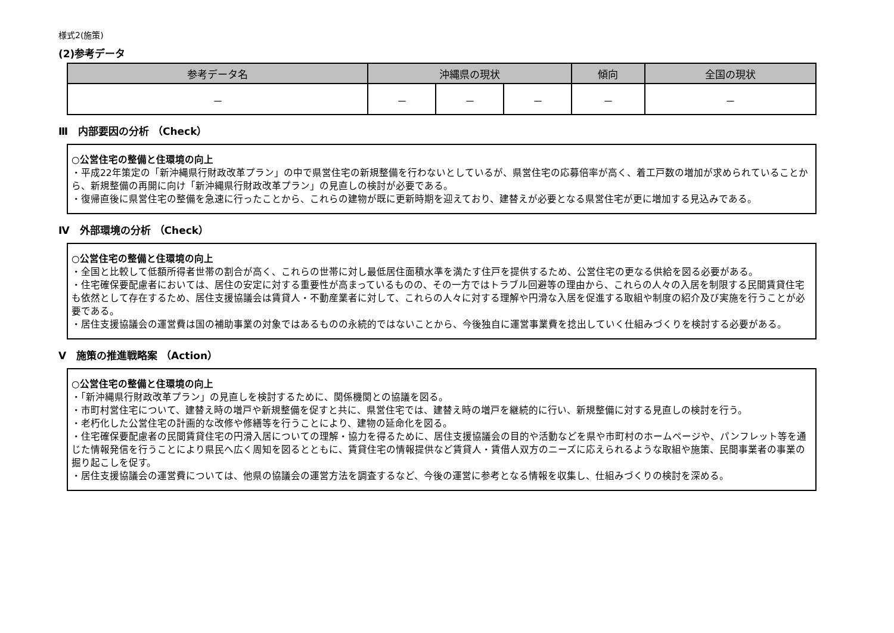様式2(施策)
(2)参考データ
| 参考データ名 | 沖縄県の現状 | | | 傾向 | 全国の現状 |
| --- | --- | --- | --- | --- | --- |
| － | － | － | － | － | － |
Ⅲ　内部要因の分析 （Check）
○公営住宅の整備と住環境の向上
・平成22年策定の「新沖縄県行財政改革プラン」の中で県営住宅の新規整備を行わないとしているが、県営住宅の応募倍率が高く、着工戸数の増加が求められていることから、新規整備の再開に向け「新沖縄県行財政改革プラン」の見直しの検討が必要である。
・復帰直後に県営住宅の整備を急速に行ったことから、これらの建物が既に更新時期を迎えており、建替えが必要となる県営住宅が更に増加する見込みである。
Ⅳ　外部環境の分析 （Check）
○公営住宅の整備と住環境の向上
・全国と比較して低額所得者世帯の割合が高く、これらの世帯に対し最低居住面積水準を満たす住戸を提供するため、公営住宅の更なる供給を図る必要がある。
・住宅確保要配慮者においては、居住の安定に対する重要性が高まっているものの、その一方ではトラブル回避等の理由から、これらの人々の入居を制限する民間賃貸住宅も依然として存在するため、居住支援協議会は賃貸人・不動産業者に対して、これらの人々に対する理解や円滑な入居を促進する取組や制度の紹介及び実施を行うことが必要である。
・居住支援協議会の運営費は国の補助事業の対象ではあるものの永続的ではないことから、今後独自に運営事業費を捻出していく仕組みづくりを検討する必要がある。
Ⅴ　施策の推進戦略案 （Action）
○公営住宅の整備と住環境の向上
・「新沖縄県行財政改革プラン」の見直しを検討するために、関係機関との協議を図る。
・市町村営住宅について、建替え時の増戸や新規整備を促すと共に、県営住宅では、建替え時の増戸を継続的に行い、新規整備に対する見直しの検討を行う。
・老朽化した公営住宅の計画的な改修や修繕等を行うことにより、建物の延命化を図る。
・住宅確保要配慮者の民間賃貸住宅の円滑入居についての理解・協力を得るために、居住支援協議会の目的や活動などを県や市町村のホームページや、パンフレット等を通じた情報発信を行うことにより県民へ広く周知を図るとともに、賃貸住宅の情報提供など賃貸人・賃借人双方のニーズに応えられるような取組や施策、民間事業者の事業の掘り起こしを促す。
・居住支援協議会の運営費については、他県の協議会の運営方法を調査するなど、今後の運営に参考となる情報を収集し、仕組みづくりの検討を深める。